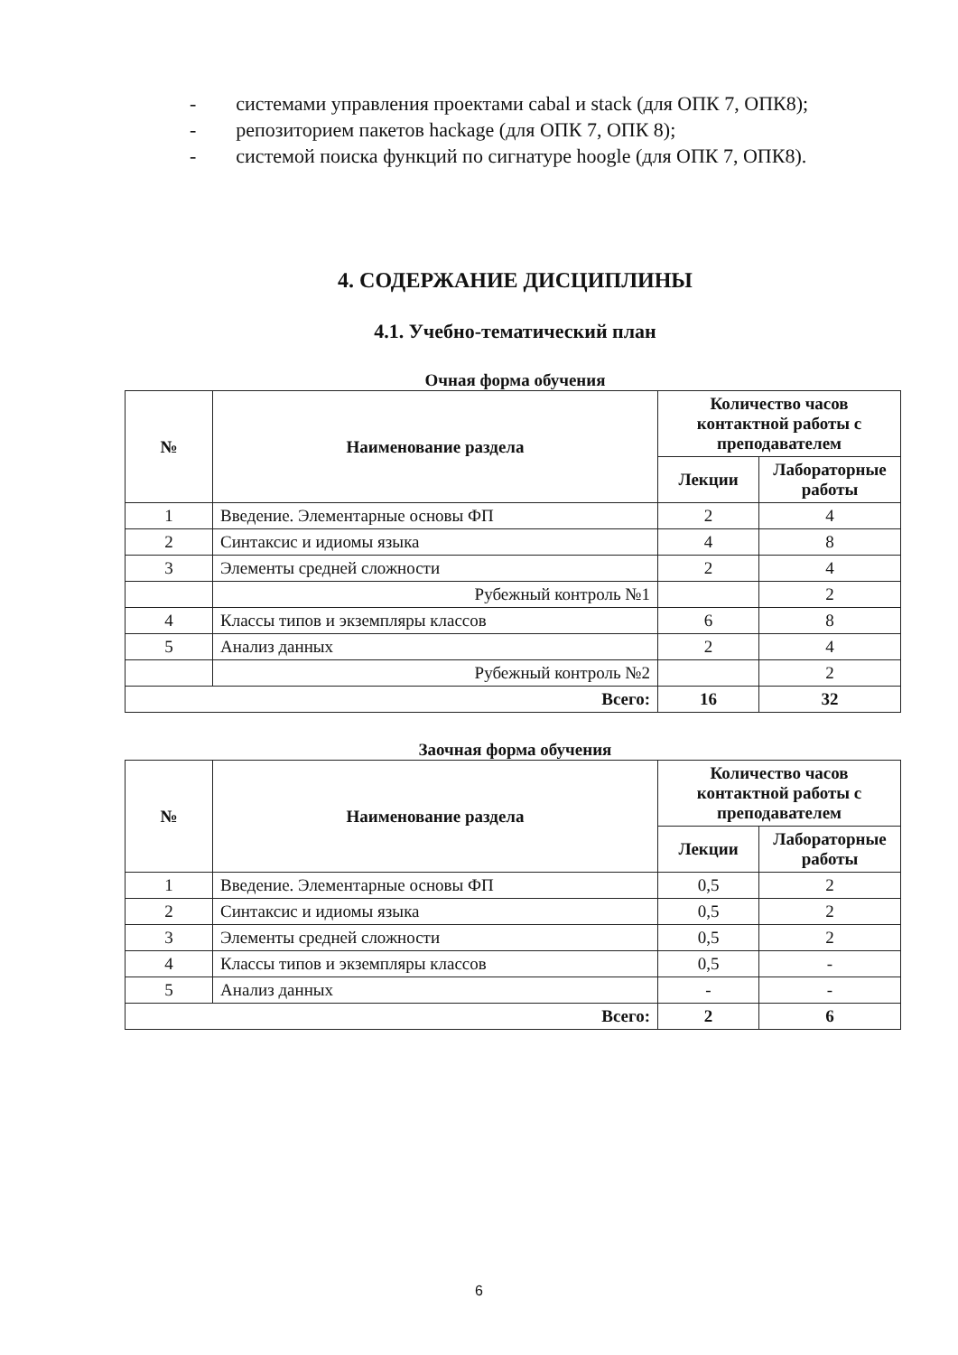- системами управления проектами cabal и stack (для ОПК 7, ОПК8);
- репозиторием пакетов hackage (для ОПК 7, ОПК 8);
- системой поиска функций по сигнатуре hoogle (для ОПК 7, ОПК8).
4. СОДЕРЖАНИЕ ДИСЦИПЛИНЫ
4.1. Учебно-тематический план
Очная форма обучения
| № | Наименование раздела | Количество часов контактной работы с преподавателем | |
| --- | --- | --- | --- |
| | | Лекции | Лабораторные работы |
| 1 | Введение. Элементарные основы ФП | 2 | 4 |
| 2 | Синтаксис и идиомы языка | 4 | 8 |
| 3 | Элементы средней сложности | 2 | 4 |
| | Рубежный контроль №1 | | 2 |
| 4 | Классы типов и экземпляры классов | 6 | 8 |
| 5 | Анализ данных | 2 | 4 |
| | Рубежный контроль №2 | | 2 |
| Всего: | | 16 | 32 |
Заочная форма обучения
| № | Наименование раздела | Количество часов контактной работы с преподавателем | |
| --- | --- | --- | --- |
| | | Лекции | Лабораторные работы |
| 1 | Введение. Элементарные основы ФП | 0,5 | 2 |
| 2 | Синтаксис и идиомы языка | 0,5 | 2 |
| 3 | Элементы средней сложности | 0,5 | 2 |
| 4 | Классы типов и экземпляры классов | 0,5 | - |
| 5 | Анализ данных | - | - |
| Всего: | | 2 | 6 |
6